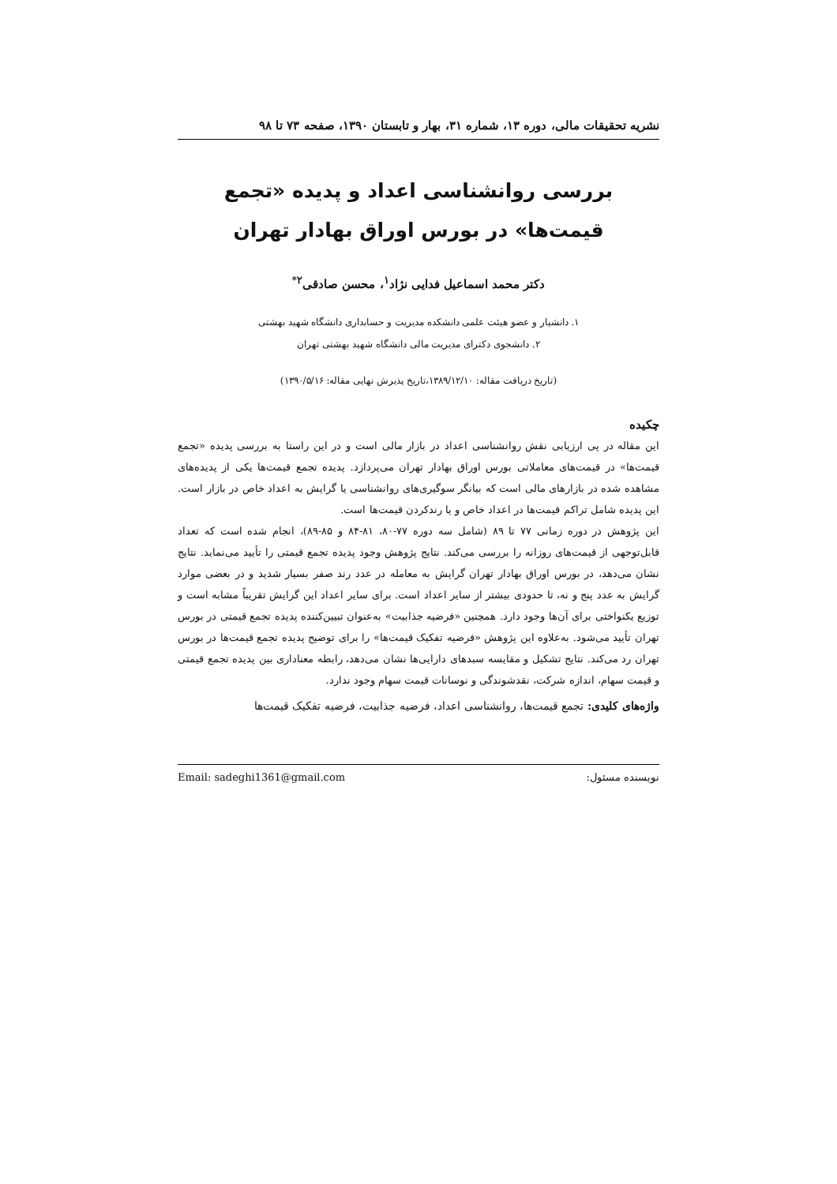نشریه تحقیقات مالی، دوره ۱۳، شماره ۳۱، بهار و تابستان ۱۳۹۰، صفحه ۷۳ تا ۹۸
بررسی روانشناسی اعداد و پدیده «تجمع قیمت‌ها» در بورس اوراق بهادار تهران
دکتر محمد اسماعیل فدایی نژاد<sup>۱</sup>، محسن صادقی<sup>۲*</sup>
۱. دانشیار و عضو هیئت علمی دانشکده مدیریت و حسابداری دانشگاه شهید بهشتی
۲. دانشجوی دکترای مدیریت مالی دانشگاه شهید بهشتی تهران
(تاریخ دریافت مقاله: ۱۳۸۹/۱۲/۱۰،تاریخ پذیرش نهایی مقاله: ۱۳۹۰/۵/۱۶)
چکیده
این مقاله در پی ارزیابی نقش روانشناسی اعداد در بازار مالی است و در این راستا به بررسی پدیده «تجمع قیمت‌ها» در قیمت‌های معاملاتی بورس اوراق بهادار تهران می‌پردازد. پدیده تجمع قیمت‌ها یکی از پدیده‌های مشاهده شده در بازارهای مالی است که بیانگر سوگیری‌های روانشناسی یا گرایش به اعداد خاص در بازار است. این پدیده شامل تراکم قیمت‌ها در اعداد خاص و یا رندکردن قیمت‌ها است.
این پژوهش در دوره زمانی ۷۷ تا ۸۹ (شامل سه دوره ۷۷-۸۰، ۸۱-۸۴ و ۸۵-۸۹)، انجام شده است که تعداد قابل‌توجهی از قیمت‌های روزانه را بررسی می‌کند. نتایج پژوهش وجود پدیده تجمع قیمتی را تأیید می‌نماید. نتایج نشان می‌دهد، در بورس اوراق بهادار تهران گرایش به معامله در عدد رند صفر بسیار شدید و در بعضی موارد گرایش به عدد پنج و نه، تا حدودی بیشتر از سایر اعداد است. برای سایر اعداد این گرایش تقریباً مشابه است و توزیع یکنواختی برای آن‌ها وجود دارد. همچنین «فرضیه جذابیت» به‌عنوان تبیین‌کننده پدیده تجمع قیمتی در بورس تهران تأیید می‌شود. به‌علاوه این پژوهش «فرضیه تفکیک قیمت‌ها» را برای توضیح پدیده تجمع قیمت‌ها در بورس تهران رد می‌کند. نتایج تشکیل و مقایسه سبدهای دارایی‌ها نشان می‌دهد، رابطه معناداری بین پدیده تجمع قیمتی و قیمت سهام، اندازه شرکت، نقدشوندگی و نوسانات قیمت سهام وجود ندارد.
واژه‌های کلیدی: تجمع قیمت‌ها، روانشناسی اعداد، فرضیه جذابیت، فرضیه تفکیک قیمت‌ها
نویسنده مسئول: Email: sadeghi1361@gmail.com